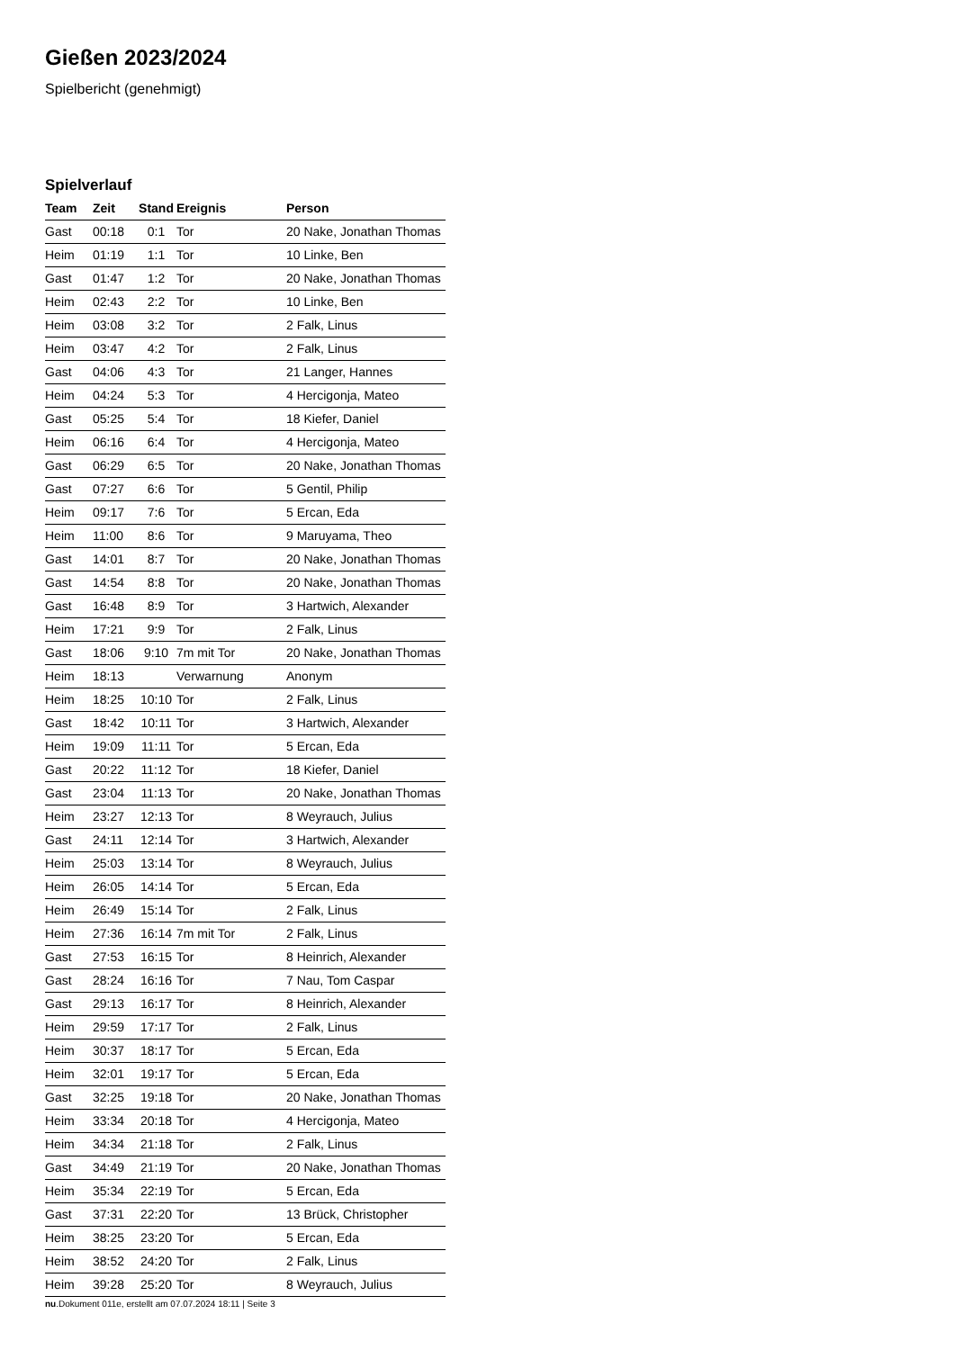Gießen 2023/2024
Spielbericht (genehmigt)
Spielverlauf
| Team | Zeit | Stand | Ereignis | Person |
| --- | --- | --- | --- | --- |
| Gast | 00:18 | 0:1 | Tor | 20 Nake, Jonathan Thomas |
| Heim | 01:19 | 1:1 | Tor | 10 Linke, Ben |
| Gast | 01:47 | 1:2 | Tor | 20 Nake, Jonathan Thomas |
| Heim | 02:43 | 2:2 | Tor | 10 Linke, Ben |
| Heim | 03:08 | 3:2 | Tor | 2 Falk, Linus |
| Heim | 03:47 | 4:2 | Tor | 2 Falk, Linus |
| Gast | 04:06 | 4:3 | Tor | 21 Langer, Hannes |
| Heim | 04:24 | 5:3 | Tor | 4 Hercigonja, Mateo |
| Gast | 05:25 | 5:4 | Tor | 18 Kiefer, Daniel |
| Heim | 06:16 | 6:4 | Tor | 4 Hercigonja, Mateo |
| Gast | 06:29 | 6:5 | Tor | 20 Nake, Jonathan Thomas |
| Gast | 07:27 | 6:6 | Tor | 5 Gentil, Philip |
| Heim | 09:17 | 7:6 | Tor | 5 Ercan, Eda |
| Heim | 11:00 | 8:6 | Tor | 9 Maruyama, Theo |
| Gast | 14:01 | 8:7 | Tor | 20 Nake, Jonathan Thomas |
| Gast | 14:54 | 8:8 | Tor | 20 Nake, Jonathan Thomas |
| Gast | 16:48 | 8:9 | Tor | 3 Hartwich, Alexander |
| Heim | 17:21 | 9:9 | Tor | 2 Falk, Linus |
| Gast | 18:06 | 9:10 | 7m mit Tor | 20 Nake, Jonathan Thomas |
| Heim | 18:13 | | Verwarnung | Anonym |
| Heim | 18:25 | 10:10 | Tor | 2 Falk, Linus |
| Gast | 18:42 | 10:11 | Tor | 3 Hartwich, Alexander |
| Heim | 19:09 | 11:11 | Tor | 5 Ercan, Eda |
| Gast | 20:22 | 11:12 | Tor | 18 Kiefer, Daniel |
| Gast | 23:04 | 11:13 | Tor | 20 Nake, Jonathan Thomas |
| Heim | 23:27 | 12:13 | Tor | 8 Weyrauch, Julius |
| Gast | 24:11 | 12:14 | Tor | 3 Hartwich, Alexander |
| Heim | 25:03 | 13:14 | Tor | 8 Weyrauch, Julius |
| Heim | 26:05 | 14:14 | Tor | 5 Ercan, Eda |
| Heim | 26:49 | 15:14 | Tor | 2 Falk, Linus |
| Heim | 27:36 | 16:14 | 7m mit Tor | 2 Falk, Linus |
| Gast | 27:53 | 16:15 | Tor | 8 Heinrich, Alexander |
| Gast | 28:24 | 16:16 | Tor | 7 Nau, Tom Caspar |
| Gast | 29:13 | 16:17 | Tor | 8 Heinrich, Alexander |
| Heim | 29:59 | 17:17 | Tor | 2 Falk, Linus |
| Heim | 30:37 | 18:17 | Tor | 5 Ercan, Eda |
| Heim | 32:01 | 19:17 | Tor | 5 Ercan, Eda |
| Gast | 32:25 | 19:18 | Tor | 20 Nake, Jonathan Thomas |
| Heim | 33:34 | 20:18 | Tor | 4 Hercigonja, Mateo |
| Heim | 34:34 | 21:18 | Tor | 2 Falk, Linus |
| Gast | 34:49 | 21:19 | Tor | 20 Nake, Jonathan Thomas |
| Heim | 35:34 | 22:19 | Tor | 5 Ercan, Eda |
| Gast | 37:31 | 22:20 | Tor | 13 Brück, Christopher |
| Heim | 38:25 | 23:20 | Tor | 5 Ercan, Eda |
| Heim | 38:52 | 24:20 | Tor | 2 Falk, Linus |
| Heim | 39:28 | 25:20 | Tor | 8 Weyrauch, Julius |
nu.Dokument 011e, erstellt am 07.07.2024 18:11 | Seite 3